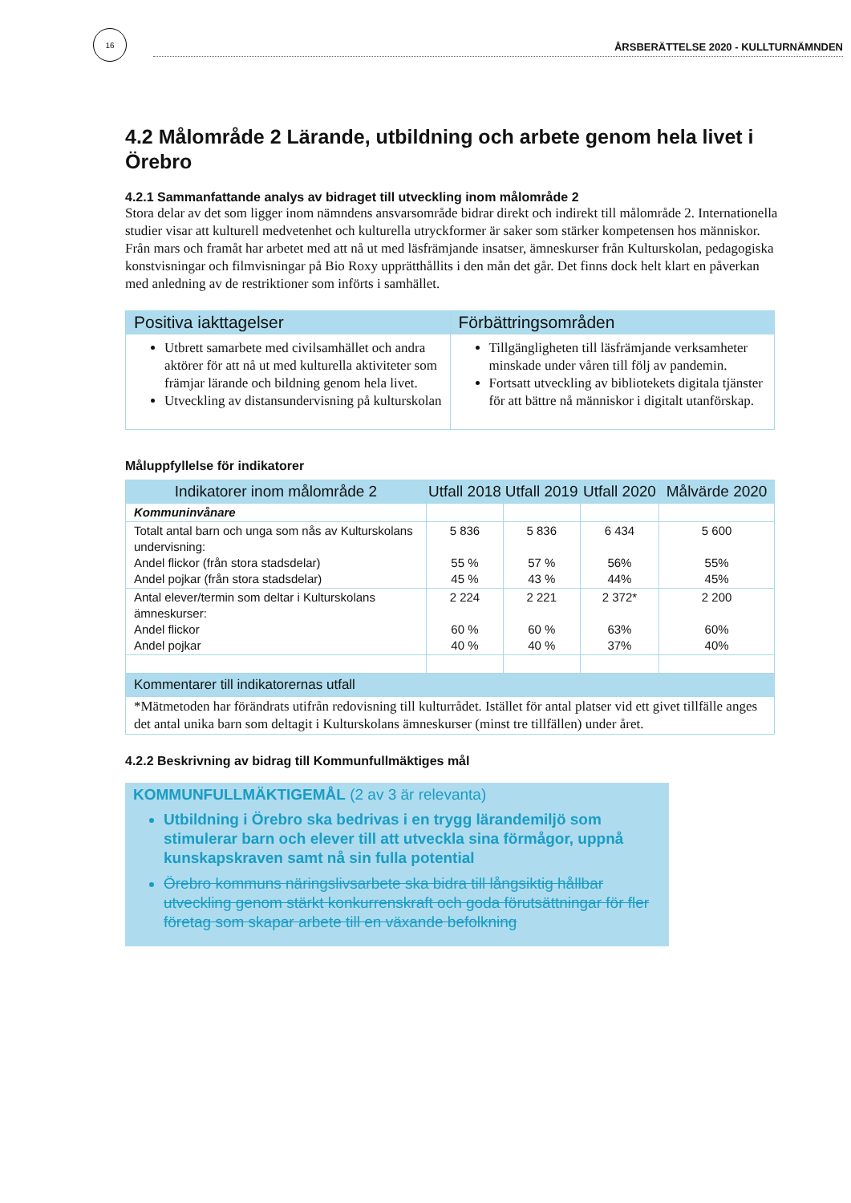16
ÅRSBERÄTTELSE 2020 - KULLTURNÄMNDEN
4.2 Målområde 2 Lärande, utbildning och arbete genom hela livet i Örebro
4.2.1 Sammanfattande analys av bidraget till utveckling inom målområde 2
Stora delar av det som ligger inom nämndens ansvarsområde bidrar direkt och indirekt till målområde 2. Internationella studier visar att kulturell medvetenhet och kulturella utryckformer är saker som stärker kompetensen hos människor. Från mars och framåt har arbetet med att nå ut med läsfrämjande insatser, ämneskurser från Kulturskolan, pedagogiska konstvisningar och filmvisningar på Bio Roxy upprätthållits i den mån det går. Det finns dock helt klart en påverkan med anledning av de restriktioner som införts i samhället.
| Positiva iakttagelser | Förbättringsområden |
| --- | --- |
| Utbrett samarbete med civilsamhället och andra aktörer för att nå ut med kulturella aktiviteter som främjar lärande och bildning genom hela livet. Utveckling av distansundervisning på kulturskolan | Tillgängligheten till läsfrämjande verksamheter minskade under våren till följ av pandemin. Fortsatt utveckling av bibliotekets digitala tjänster för att bättre nå människor i digitalt utanförskap. |
Måluppfyllelse för indikatorer
| Indikatorer inom målområde 2 | Utfall 2018 | Utfall 2019 | Utfall 2020 | Målvärde 2020 |
| --- | --- | --- | --- | --- |
| Kommuninvånare | | | | |
| Totalt antal barn och unga som nås av Kulturskolans undervisning: Andel flickor (från stora stadsdelar) Andel pojkar (från stora stadsdelar) | 5 836 55 % 45 % | 5 836 57 % 43 % | 6 434 56% 44% | 5 600 55% 45% |
| Antal elever/termin som deltar i Kulturskolans ämneskurser: Andel flickor Andel pojkar | 2 224 60 % 40 % | 2 221 60 % 40 % | 2 372* 63% 37% | 2 200 60% 40% |
| Kommentarer till indikatorernas utfall | | | | |
| *Mätmetoden har förändrats utifrån redovisning till kulturrådet. Istället för antal platser vid ett givet tillfälle anges det antal unika barn som deltagit i Kulturskolans ämneskurser (minst tre tillfällen) under året. | | | | |
4.2.2 Beskrivning av bidrag till Kommunfullmäktiges mål
KOMMUNFULLMÄKTIGEMÅL (2 av 3 är relevanta)
Utbildning i Örebro ska bedrivas i en trygg lärandemiljö som stimulerar barn och elever till att utveckla sina förmågor, uppnå kunskapskraven samt nå sin fulla potential
Örebro kommuns näringslivsarbete ska bidra till långsiktig hållbar utveckling genom stärkt konkurrenskraft och goda förutsättningar för fler företag som skapar arbete till en växande befolkning